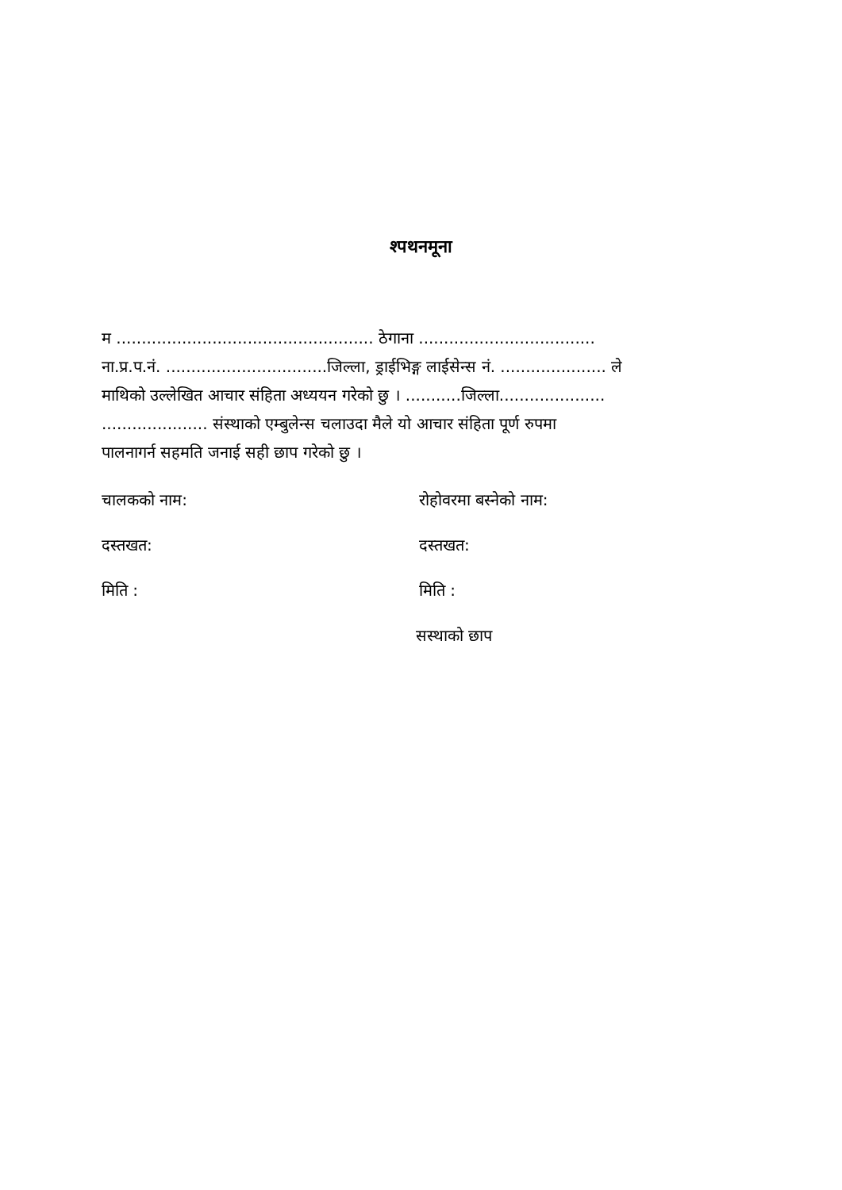श्पथनमूना
म ................................................... ठेगाना ...................................
ना.प्र.प.नं. ................................जिल्ला, ड्राईभिङ्ग लाईसेन्स नं. ..................... ले
माथिको उल्लेखित आचार संहिता अध्ययन गरेको छु । ...........जिल्ला.....................
..................... संस्थाको एम्बुलेन्स चलाउदा मैले यो आचार संहिता पूर्ण रुपमा
पालनागर्न सहमति जनाई सही छाप गरेको छु ।
चालकको नाम: रोहोवरमा बस्नेको नाम:
दस्तखत: दस्तखत:
मिति : मिति :
सस्थाको छाप